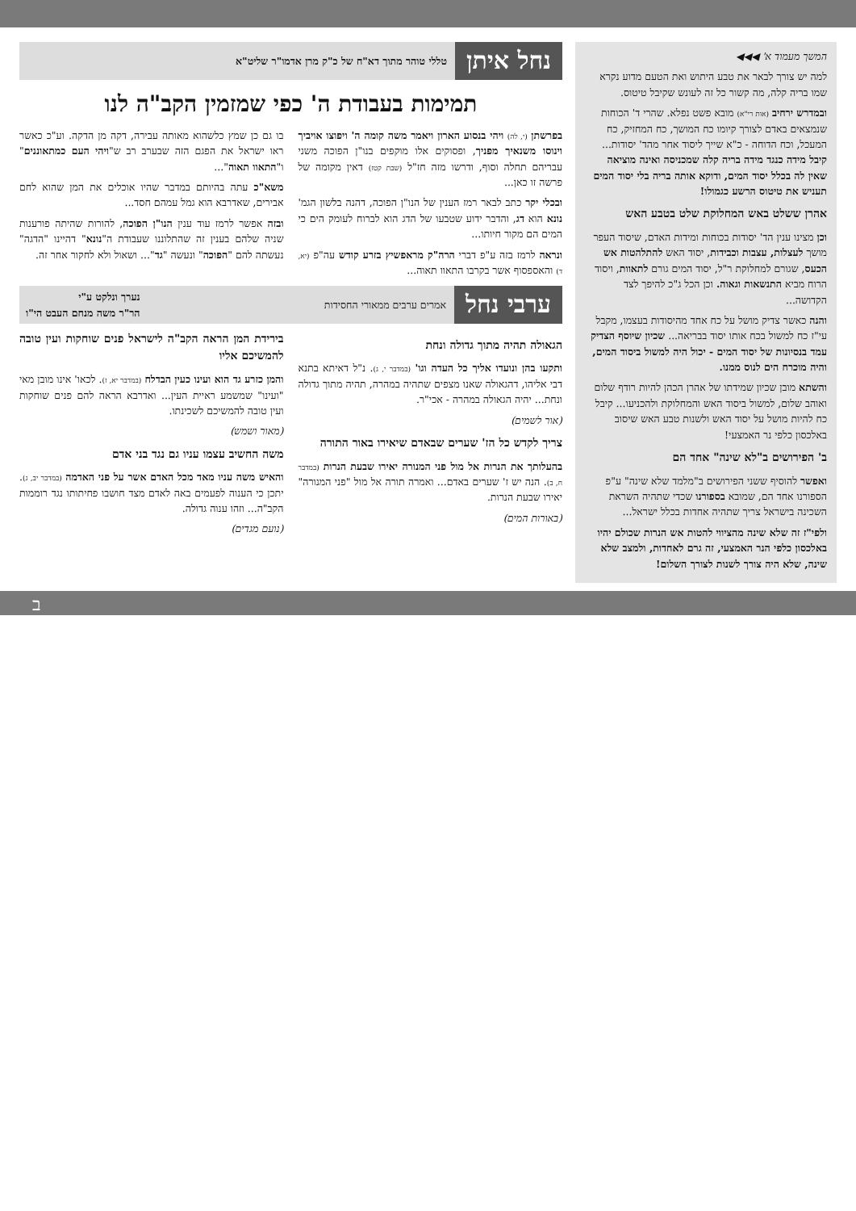המשך מעמוד א' ◀◀◀
למה יש צורך לבאר את טבע היתוש ואת הטעם מדוע נקרא שמו בריה קלה, מה קשור כל זה לעונש שקיבל טיטוס.
ובמדרש ירחיב (אות רי"א) מובא פשט נפלא. שהרי ד' הכוחות שנמצאים באדם לצורך קיומו כח המושך, כח המחזיק, כח המעכל, וכח הדוחה - כ"א שייך ליסוד אחר מהד' יסודות... קיבל מידה כנגד מידה בריה קלה שמכניסה ואינה מוציאה שאין לה בכלל יסוד המים, ודוקא אותה בריה בלי יסוד המים תעניש את טיטוס הרשע כגמולו!
אהרן ששלט באש המחלוקת שלט בטבע האש
וכן מצינו ענין הד' יסודות בכוחות ומידות האדם, שיסוד העפר מושך לעצלות, עצבות וכבידות, יסוד האש להתלהטות אש הכעס, שגורם למחלוקת ר"ל, יסוד המים גורם לתאוות, ויסוד הרוח מביא התנשאות וגאוה. וכן הכל ג"כ להיפך לצד הקדושה...
והנה כאשר צדיק מושל על כח אחד מהיסודות בעצמו, מקבל עי"ז כח למשול בכח אותו יסוד בבריאה... שכיון שיוסף הצדיק עמד בנסיונות של יסוד המים - יכול היה למשול ביסוד המים, והיה מוכרח הים לנוס ממנו.
והשתא מובן שכיון שמידתו של אהרן הכהן להיות רודף שלום ואוהב שלום, למשול ביסוד האש והמחלוקת ולהכניעו... קיבל כח להיות מושל על יסוד האש ולשנות טבע האש שיסוב באלכסון כלפי נר האמצעי!
ב' הפירושים ב"לא שינה" אחד הם
ואפשר להוסיף ששני הפירושים ב"מלמד שלא שינה" ע"פ הספורנו אחד הם, שמובא בספורנו שכדי שתהיה השראת השכינה בישראל צריך שתהיה אחדות בכלל ישראל...
ולפי"ז זה שלא שינה מהציווי להטות אש הנרות שכולם יהיו באלכסון כלפי הנר האמצעי, זה גרם לאחדות, ולמצב שלא שינה, שלא היה צורך לשנות לצורך השלום!
נחל איתן טללי טוהר מתוך דא"ח של כ"ק מרן אדמו"ר שליט"א
תמימות בעבודת ה' כפי שמזמין הקב"ה לנו
בפרשתן (י, לה) ויהי בנסוע הארון ויאמר משה קומה ה' ויפוצו אויביך וינוסו משנאיך מפניך, ופסוקים אלו מוקפים בנו"ן הפוכה משני עבריהם תחלה וסוף, ודרשו מזה חז"ל (שבת קטז) דאין מקומה של פרשה זו כאן...
ובכלי יקר כתב לבאר רמז הענין של הנו"ן הפוכה, דהנה בלשון הגמ' נונא הוא דג, והדבר ידוע שטבעו של הדג הוא לברוח לעומק הים כי המים הם מקור חיותו...
ונראה לרמז בזה ע"פ דברי הרה"ק מראפשיץ בזרע קודש עה"פ (יא, ד) והאספסוף אשר בקרבו התאוו תאוה...
בו גם כן שמץ כלשהוא מאותה עבירה, דקה מן הדקה. וע"כ כאשר ראו ישראל את הפגם הזה שבערב רב ש"ויהי העם כמתאוננים" ו"התאוו תאוה"...
משא"כ עתה בהיותם במדבר שהיו אוכלים את המן שהוא לחם אבירים, שאדרבא הוא גמל עמהם חסד...
ובזה אפשר לרמז עוד ענין הנו"ן הפוכה, להורות שהיתה פורענות שניה שלהם בענין זה שהתלוננו שעבודת ה"נונא" דהיינו "הדגה" נעשתה להם "הפוכה" ונעשה "גד"... ושאול ולא לחקור אחר זה.
ערבי נחל אמרים ערבים ממאורי החסידות נערך ונלקט ע"י
הר"ר משה מנחם העבט הי"ו
הגאולה תהיה מתוך גדולה ונחת
ותקעו בהן ונועדו אליך כל העדה וגו' (במדבר י, ג). נ"ל דאיתא בתנא דבי אליהו, דהגאולה שאנו מצפים שתהיה במהרה, תהיה מתוך גדולה ונחת... יהיה הגאולה במהרה - אכי"ר.
(אור לשמים)
צריך לקדש כל הז' שערים שבאדם שיאירו באור התורה
בהעלותך את הנרות אל מול פני המנורה יאירו שבעת הנרות (במדבר ח, ב). הנה יש ז' שערים באדם... ואמרה תורה אל מול "פני המנורה" יאירו שבעת הנרות.
(באורות המים)
בירידת המן הראה הקב"ה לישראל פנים שוחקות ועין טובה להמשיכם אליו
והמן כזרע גד הוא ועינו כעין הבדלח (במדבר יא, ז). לכאו' אינו מובן מאי "ועינו" שמשמע ראיית העין... ואדרבא הראה להם פנים שוחקות ועין טובה להמשיכם לשכינתו.
(מאור ושמש)
משה החשיב עצמו עניו גם נגד בני אדם
והאיש משה עניו מאד מכל האדם אשר על פני האדמה (במדבר יב, ג). יתכן כי הענוה לפעמים באה לאדם מצד חושבו פחיתותו נגד רוממות הקב"ה... וזהו ענוה גדולה.
(נועם מגדים)
ב